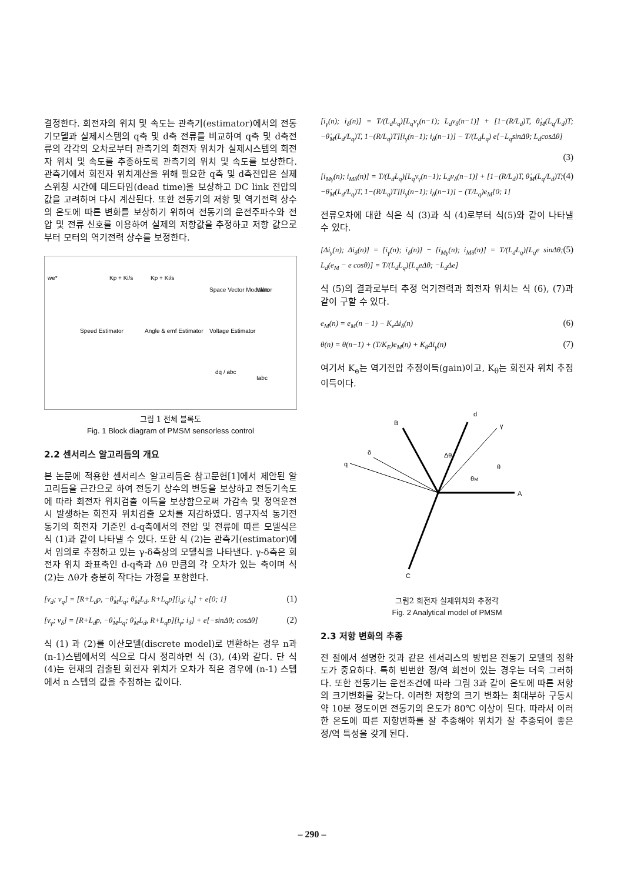결정한다. 회전자의 위치 및 속도는 관측기(estimator)에서의 전동기모델과 실제시스템의 q축 및 d축 전류를 비교하여 q축 및 d축전류의 각각의 오차로부터 관측기의 회전자 위치가 실제시스템의 회전자 위치 및 속도를 추종하도록 관측기의 위치 및 속도를 보상한다. 관측기에서 회전자 위치계산을 위해 필요한 q축 및 d축전압은 실제 스위칭 시간에 데드타임(dead time)을 보상하고 DC link 전압의 값을 고려하여 다시 계산된다. 또한 전동기의 저항 및 역기전력 상수의 온도에 따른 변화를 보상하기 위하여 전동기의 운전주파수와 전압 및 전류 신호를 이용하여 실제의 저항값을 추정하고 저항 값으로부터 모터의 역기전력 상수를 보정한다.
Kp + Ki/s
Kp + Ki/s
Space Vector Modulator
Speed Estimator
Angle & emf Estimator
Voltage Estimator
dq / abc
we*
Vabc
Iabc
그림 1 전체 블록도
Fig. 1 Block diagram of PMSM sensorless control
2.2 센서리스 알고리듬의 개요
본 논문에 적용한 센서리스 알고리듬은 참고문헌[1]에서 제안된 알고리듬을 근간으로 하여 전동기 상수의 변동을 보상하고 전동기속도에 따라 회전자 위치검출 이득을 보상함으로써 가감속 및 정역운전시 발생하는 회전자 위치검출 오차를 저감하였다. 영구자석 동기전동기의 회전자 기준인 d-q축에서의 전압 및 전류에 따른 모델식은 식 (1)과 같이 나타낼 수 있다. 또한 식 (2)는 관측기(estimator)에서 임의로 추정하고 있는 γ-δ축상의 모델식을 나타낸다. γ-δ축은 회전자 위치 좌표축인 d-q축과 Δθ 만큼의 각 오차가 있는 축이며 식 (2)는 Δθ가 충분히 작다는 가정을 포함한다.
[v<sub>d</sub>; v<sub>q</sub>] = [R+L<sub>d</sub>p, −θ̇<sub>M</sub>L<sub>q</sub>; θ̇<sub>M</sub>L<sub>d</sub>, R+L<sub>q</sub>p][i<sub>d</sub>; i<sub>q</sub>] + e[0; 1] (1)
[v<sub>γ</sub>; v<sub>δ</sub>] = [R+L<sub>d</sub>p, −θ̇<sub>M</sub>L<sub>q</sub>; θ̇<sub>M</sub>L<sub>d</sub>, R+L<sub>q</sub>p][i<sub>γ</sub>; i<sub>δ</sub>] + e[−sinΔθ; cosΔθ] (2)
식 (1) 과 (2)를 이산모델(discrete model)로 변환하는 경우 n과 (n-1)스텝에서의 식으로 다시 정리하면 식 (3), (4)와 같다. 단 식(4)는 현재의 검출된 회전자 위치가 오차가 적은 경우에 (n-1) 스텝에서 n 스텝의 값을 추정하는 값이다.
[i<sub>γ</sub>(n); i<sub>δ</sub>(n)] = T/(L<sub>d</sub>L<sub>q</sub>)[L<sub>q</sub>v<sub>γ</sub>(n−1); L<sub>d</sub>v<sub>δ</sub>(n−1)] + [1−(R/L<sub>d</sub>)T, θ̇<sub>M</sub>(L<sub>q</sub>/L<sub>d</sub>)T; −θ̇<sub>M</sub>(L<sub>d</sub>/L<sub>q</sub>)T, 1−(R/L<sub>q</sub>)T][i<sub>γ</sub>(n−1); i<sub>δ</sub>(n−1)] − T/(L<sub>d</sub>L<sub>q</sub>) e[−L<sub>q</sub>sinΔθ; L<sub>d</sub>cosΔθ]
(3)
[i<sub>Mγ</sub>(n); i<sub>Mδ</sub>(n)] = T/(L<sub>d</sub>L<sub>q</sub>)[L<sub>q</sub>v<sub>γ</sub>(n−1); L<sub>d</sub>v<sub>δ</sub>(n−1)] + [1−(R/L<sub>d</sub>)T, θ̇<sub>M</sub>(L<sub>q</sub>/L<sub>d</sub>)T; −θ̇<sub>M</sub>(L<sub>d</sub>/L<sub>q</sub>)T, 1−(R/L<sub>q</sub>)T][i<sub>γ</sub>(n−1); i<sub>δ</sub>(n−1)] − (T/L<sub>q</sub>)e<sub>M</sub>[0; 1] (4)
전류오차에 대한 식은 식 (3)과 식 (4)로부터 식(5)와 같이 나타낼 수 있다.
[Δi<sub>γ</sub>(n); Δi<sub>δ</sub>(n)] = [i<sub>γ</sub>(n); i<sub>δ</sub>(n)] − [i<sub>Mγ</sub>(n); i<sub>Mδ</sub>(n)] = T/(L<sub>d</sub>L<sub>q</sub>)[L<sub>q</sub>e sinΔθ; L<sub>d</sub>(e<sub>M</sub> − e cosθ)] = T/(L<sub>d</sub>L<sub>q</sub>)[L<sub>q</sub>eΔθ; −L<sub>d</sub>Δe] (5)
식 (5)의 결과로부터 추정 역기전력과 회전자 위치는 식 (6), (7)과 같이 구할 수 있다.
e<sub>M</sub>(n) = e<sub>M</sub>(n − 1) − K<sub>e</sub>Δi<sub>δ</sub>(n) (6)
θ(n) = θ(n−1) + (T/K<sub>E</sub>)e<sub>M</sub>(n) + K<sub>θ</sub>Δi<sub>γ</sub>(n) (7)
여기서 K<sub>e</sub>는 역기전압 추정이득(gain)이고, K<sub>θ</sub>는 회전자 위치 추정이득이다.
A
B
C
d
γ
δ
q
Δθ
θ
θM
그림2 회전자 실제위치와 추정각
Fig. 2 Analytical model of PMSM
2.3 저항 변화의 추종
전 절에서 설명한 것과 같은 센서리스의 방법은 전동기 모델의 정확도가 중요하다. 특히 빈번한 정/역 회전이 있는 경우는 더욱 그러하다. 또한 전동기는 운전조건에 따라 그림 3과 같이 온도에 따른 저항의 크기변화를 갖는다. 이러한 저항의 크기 변화는 최대부하 구동시 약 10분 정도이면 전동기의 온도가 80℃ 이상이 된다. 따라서 이러한 온도에 따른 저항변화를 잘 추종해야 위치가 잘 추종되어 좋은 정/역 특성을 갖게 된다.
– 290 –